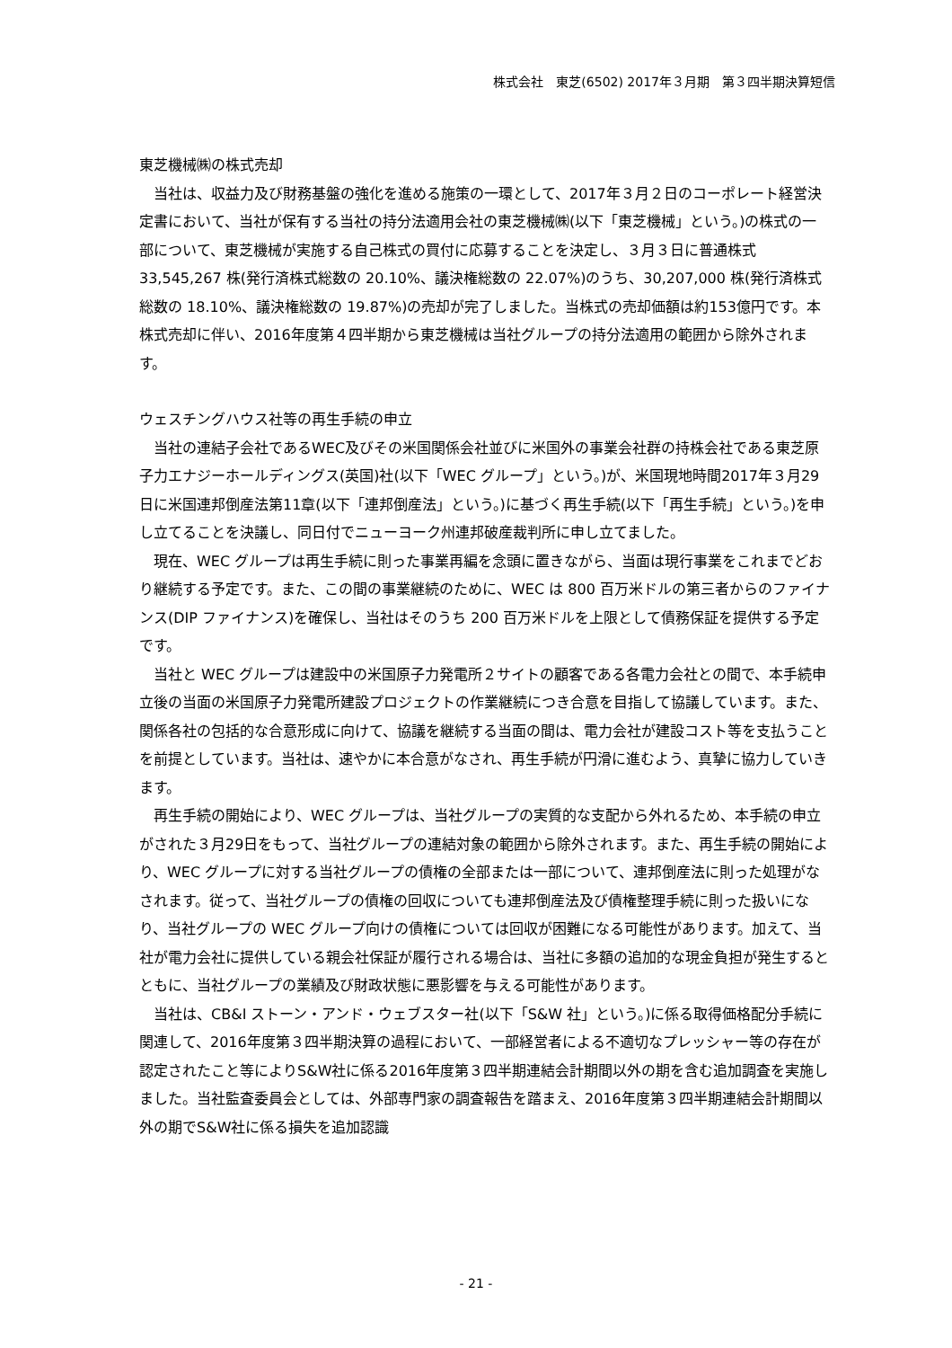株式会社　東芝(6502) 2017年３月期　第３四半期決算短信
東芝機械㈱の株式売却
当社は、収益力及び財務基盤の強化を進める施策の一環として、2017年３月２日のコーポレート経営決定書において、当社が保有する当社の持分法適用会社の東芝機械㈱(以下「東芝機械」という。)の株式の一部について、東芝機械が実施する自己株式の買付に応募することを決定し、３月３日に普通株式 33,545,267 株(発行済株式総数の 20.10%、議決権総数の 22.07%)のうち、30,207,000 株(発行済株式総数の 18.10%、議決権総数の 19.87%)の売却が完了しました。当株式の売却価額は約153億円です。本株式売却に伴い、2016年度第４四半期から東芝機械は当社グループの持分法適用の範囲から除外されます。
ウェスチングハウス社等の再生手続の申立
当社の連結子会社であるWEC及びその米国関係会社並びに米国外の事業会社群の持株会社である東芝原子力エナジーホールディングス(英国)社(以下「WEC グループ」という。)が、米国現地時間2017年３月29日に米国連邦倒産法第11章(以下「連邦倒産法」という。)に基づく再生手続(以下「再生手続」という。)を申し立てることを決議し、同日付でニューヨーク州連邦破産裁判所に申し立てました。
現在、WEC グループは再生手続に則った事業再編を念頭に置きながら、当面は現行事業をこれまでどおり継続する予定です。また、この間の事業継続のために、WEC は 800 百万米ドルの第三者からのファイナンス(DIP ファイナンス)を確保し、当社はそのうち 200 百万米ドルを上限として債務保証を提供する予定です。
当社と WEC グループは建設中の米国原子力発電所２サイトの顧客である各電力会社との間で、本手続申立後の当面の米国原子力発電所建設プロジェクトの作業継続につき合意を目指して協議しています。また、関係各社の包括的な合意形成に向けて、協議を継続する当面の間は、電力会社が建設コスト等を支払うことを前提としています。当社は、速やかに本合意がなされ、再生手続が円滑に進むよう、真摯に協力していきます。
再生手続の開始により、WEC グループは、当社グループの実質的な支配から外れるため、本手続の申立がされた３月29日をもって、当社グループの連結対象の範囲から除外されます。また、再生手続の開始により、WEC グループに対する当社グループの債権の全部または一部について、連邦倒産法に則った処理がなされます。従って、当社グループの債権の回収についても連邦倒産法及び債権整理手続に則った扱いになり、当社グループの WEC グループ向けの債権については回収が困難になる可能性があります。加えて、当社が電力会社に提供している親会社保証が履行される場合は、当社に多額の追加的な現金負担が発生するとともに、当社グループの業績及び財政状態に悪影響を与える可能性があります。
当社は、CB&I ストーン・アンド・ウェブスター社(以下「S&W 社」という。)に係る取得価格配分手続に関連して、2016年度第３四半期決算の過程において、一部経営者による不適切なプレッシャー等の存在が認定されたこと等によりS&W社に係る2016年度第３四半期連結会計期間以外の期を含む追加調査を実施しました。当社監査委員会としては、外部専門家の調査報告を踏まえ、2016年度第３四半期連結会計期間以外の期でS&W社に係る損失を追加認識
- 21 -